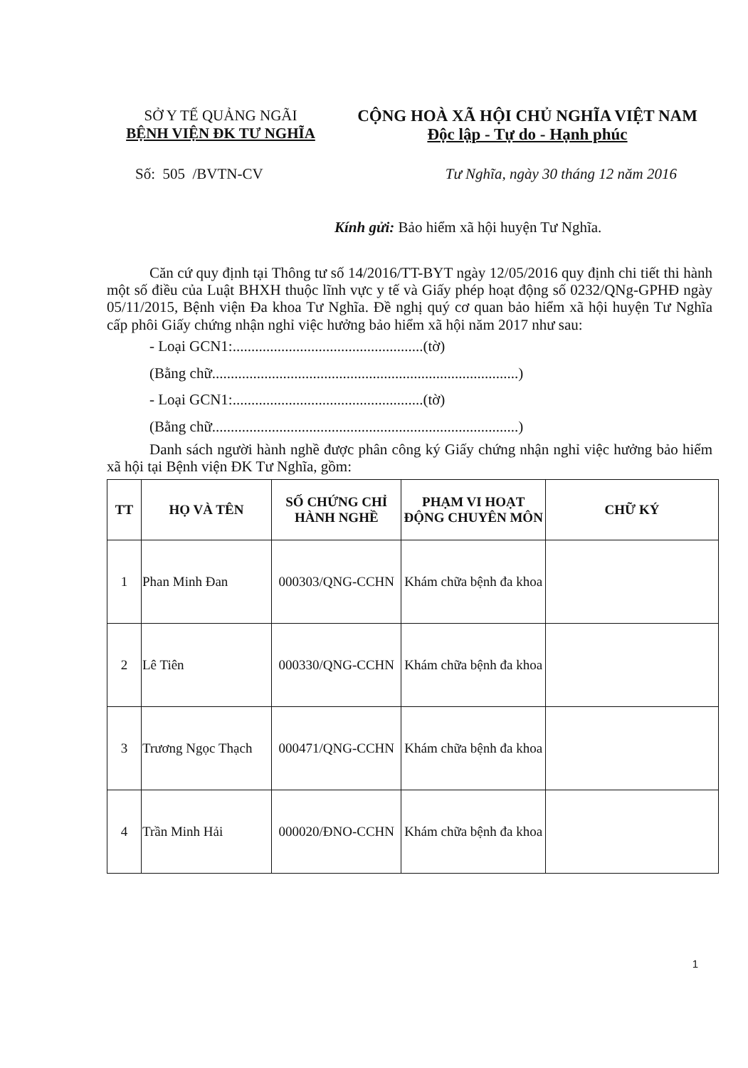SỞ Y TẾ QUẢNG NGÃI
BỆNH VIỆN ĐK TƯ NGHĨA
CỘNG HOÀ XÃ HỘI CHỦ NGHĨA VIỆT NAM
Độc lập - Tự do - Hạnh phúc
Số: 505 /BVTN-CV Tư Nghĩa, ngày 30 tháng 12 năm 2016
Kính gửi: Bảo hiểm xã hội huyện Tư Nghĩa.
Căn cứ quy định tại Thông tư số 14/2016/TT-BYT ngày 12/05/2016 quy định chi tiết thi hành một số điều của Luật BHXH thuộc lĩnh vực y tế và Giấy phép hoạt động số 0232/QNg-GPHĐ ngày 05/11/2015, Bệnh viện Đa khoa Tư Nghĩa. Đề nghị quý cơ quan bảo hiểm xã hội huyện Tư Nghĩa cấp phôi Giấy chứng nhận nghỉ việc hưởng bảo hiểm xã hội năm 2017 như sau:
- Loại GCN1:...................................................(tờ)
(Bằng chữ..................................................................................)
- Loại GCN1:...................................................(tờ)
(Bằng chữ..................................................................................)
Danh sách người hành nghề được phân công ký Giấy chứng nhận nghỉ việc hưởng bảo hiểm xã hội tại Bệnh viện ĐK Tư Nghĩa, gồm:
| TT | HỌ VÀ TÊN | SỐ CHỨNG CHỈ HÀNH NGHỀ | PHẠM VI HOẠT ĐỘNG CHUYÊN MÔN | CHỮ KÝ |
| --- | --- | --- | --- | --- |
| 1 | Phan Minh Đan | 000303/QNG-CCHN | Khám chữa bệnh đa khoa | |
| 2 | Lê Tiên | 000330/QNG-CCHN | Khám chữa bệnh đa khoa | |
| 3 | Trương Ngọc Thạch | 000471/QNG-CCHN | Khám chữa bệnh đa khoa | |
| 4 | Trần Minh Hải | 000020/ĐNO-CCHN | Khám chữa bệnh đa khoa | |
1